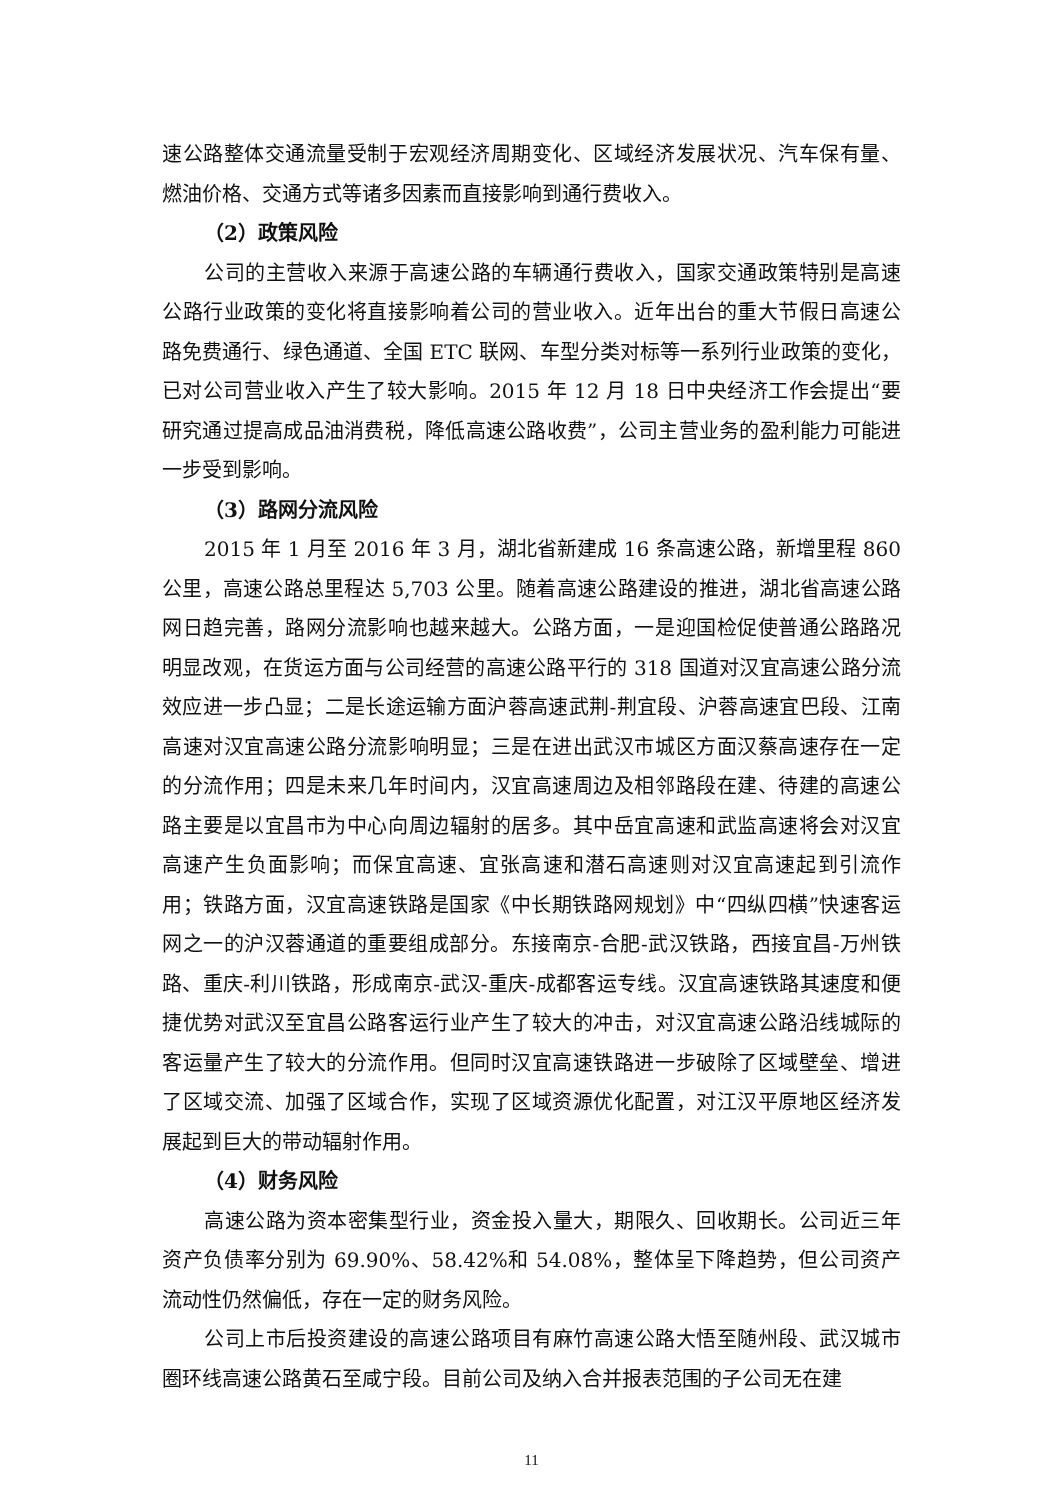速公路整体交通流量受制于宏观经济周期变化、区域经济发展状况、汽车保有量、燃油价格、交通方式等诸多因素而直接影响到通行费收入。
（2）政策风险
公司的主营收入来源于高速公路的车辆通行费收入，国家交通政策特别是高速公路行业政策的变化将直接影响着公司的营业收入。近年出台的重大节假日高速公路免费通行、绿色通道、全国 ETC 联网、车型分类对标等一系列行业政策的变化，已对公司营业收入产生了较大影响。2015 年 12 月 18 日中央经济工作会提出“要研究通过提高成品油消费税，降低高速公路收费”，公司主营业务的盈利能力可能进一步受到影响。
（3）路网分流风险
2015 年 1 月至 2016 年 3 月，湖北省新建成 16 条高速公路，新增里程 860 公里，高速公路总里程达 5,703 公里。随着高速公路建设的推进，湖北省高速公路网日趋完善，路网分流影响也越来越大。公路方面，一是迎国检促使普通公路路况明显改观，在货运方面与公司经营的高速公路平行的 318 国道对汉宜高速公路分流效应进一步凸显；二是长途运输方面沪蓉高速武荆-荆宜段、沪蓉高速宜巴段、江南高速对汉宜高速公路分流影响明显；三是在进出武汉市城区方面汉蔡高速存在一定的分流作用；四是未来几年时间内，汉宜高速周边及相邻路段在建、待建的高速公路主要是以宜昌市为中心向周边辐射的居多。其中岳宜高速和武监高速将会对汉宜高速产生负面影响；而保宜高速、宜张高速和潜石高速则对汉宜高速起到引流作用；铁路方面，汉宜高速铁路是国家《中长期铁路网规划》中“四纵四横”快速客运网之一的沪汉蓉通道的重要组成部分。东接南京-合肥-武汉铁路，西接宜昌-万州铁路、重庆-利川铁路，形成南京-武汉-重庆-成都客运专线。汉宜高速铁路其速度和便捷优势对武汉至宜昌公路客运行业产生了较大的冲击，对汉宜高速公路沿线城际的客运量产生了较大的分流作用。但同时汉宜高速铁路进一步破除了区域壁垒、增进了区域交流、加强了区域合作，实现了区域资源优化配置，对江汉平原地区经济发展起到巨大的带动辐射作用。
（4）财务风险
高速公路为资本密集型行业，资金投入量大，期限久、回收期长。公司近三年资产负债率分别为 69.90%、58.42%和 54.08%，整体呈下降趋势，但公司资产流动性仍然偏低，存在一定的财务风险。
公司上市后投资建设的高速公路项目有麻竹高速公路大悟至随州段、武汉城市圈环线高速公路黄石至咸宁段。目前公司及纳入合并报表范围的子公司无在建
11